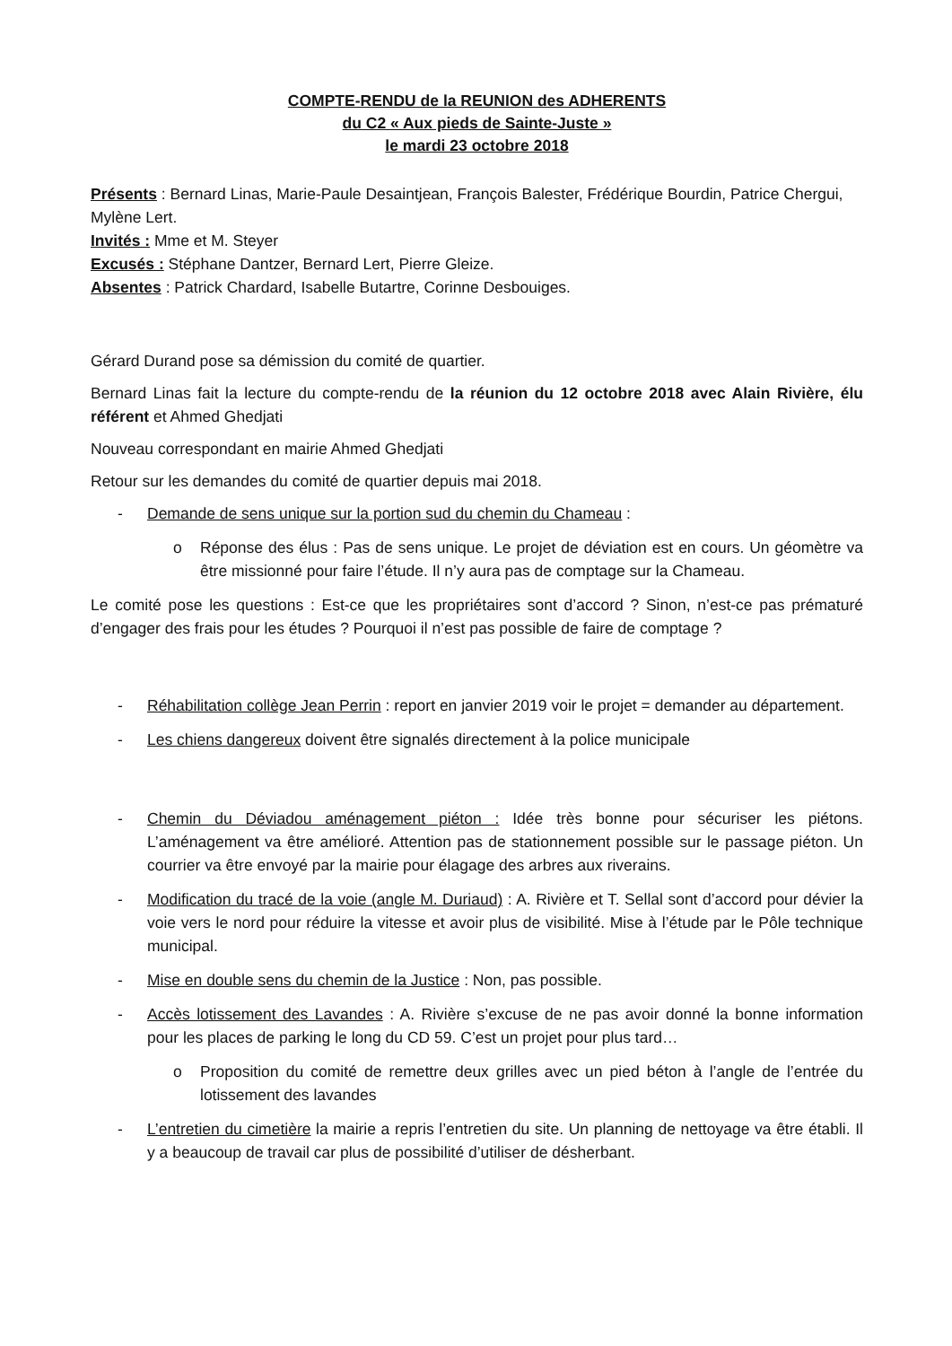COMPTE-RENDU de la REUNION des ADHERENTS
du C2 « Aux pieds de Sainte-Juste »
le mardi 23 octobre 2018
Présents : Bernard Linas, Marie-Paule Desaintjean, François Balester, Frédérique Bourdin, Patrice Chergui, Mylène Lert.
Invités : Mme et M. Steyer
Excusés : Stéphane Dantzer, Bernard Lert, Pierre Gleize.
Absentes : Patrick Chardard, Isabelle Butartre, Corinne Desbouiges.
Gérard Durand pose sa démission du comité de quartier.
Bernard Linas fait la lecture du compte-rendu de la réunion du 12 octobre 2018 avec Alain Rivière, élu référent et Ahmed Ghedjati
Nouveau correspondant en mairie Ahmed Ghedjati
Retour sur les demandes du comité de quartier depuis mai 2018.
- Demande de sens unique sur la portion sud du chemin du Chameau :
o Réponse des élus : Pas de sens unique. Le projet de déviation est en cours. Un géomètre va être missionné pour faire l’étude. Il n’y aura pas de comptage sur la Chameau.
Le comité pose les questions : Est-ce que les propriétaires sont d’accord ? Sinon, n’est-ce pas prématuré d’engager des frais pour les études ? Pourquoi il n’est pas possible de faire de comptage ?
- Réhabilitation collège Jean Perrin : report en janvier 2019 voir le projet = demander au département.
- Les chiens dangereux doivent être signalés directement à la police municipale
- Chemin du Déviadou aménagement piéton : Idée très bonne pour sécuriser les piétons. L’aménagement va être amélioré. Attention pas de stationnement possible sur le passage piéton. Un courrier va être envoyé par la mairie pour élagage des arbres aux riverains.
- Modification du tracé de la voie (angle M. Duriaud) : A. Rivière et T. Sellal sont d’accord pour dévier la voie vers le nord pour réduire la vitesse et avoir plus de visibilité. Mise à l’étude par le Pôle technique municipal.
- Mise en double sens du chemin de la Justice : Non, pas possible.
- Accès lotissement des Lavandes : A. Rivière s’excuse de ne pas avoir donné la bonne information pour les places de parking le long du CD 59. C’est un projet pour plus tard…
o Proposition du comité de remettre deux grilles avec un pied béton à l’angle de l’entrée du lotissement des lavandes
- L’entretien du cimetière la mairie a repris l’entretien du site. Un planning de nettoyage va être établi. Il y a beaucoup de travail car plus de possibilité d’utiliser de désherbant.